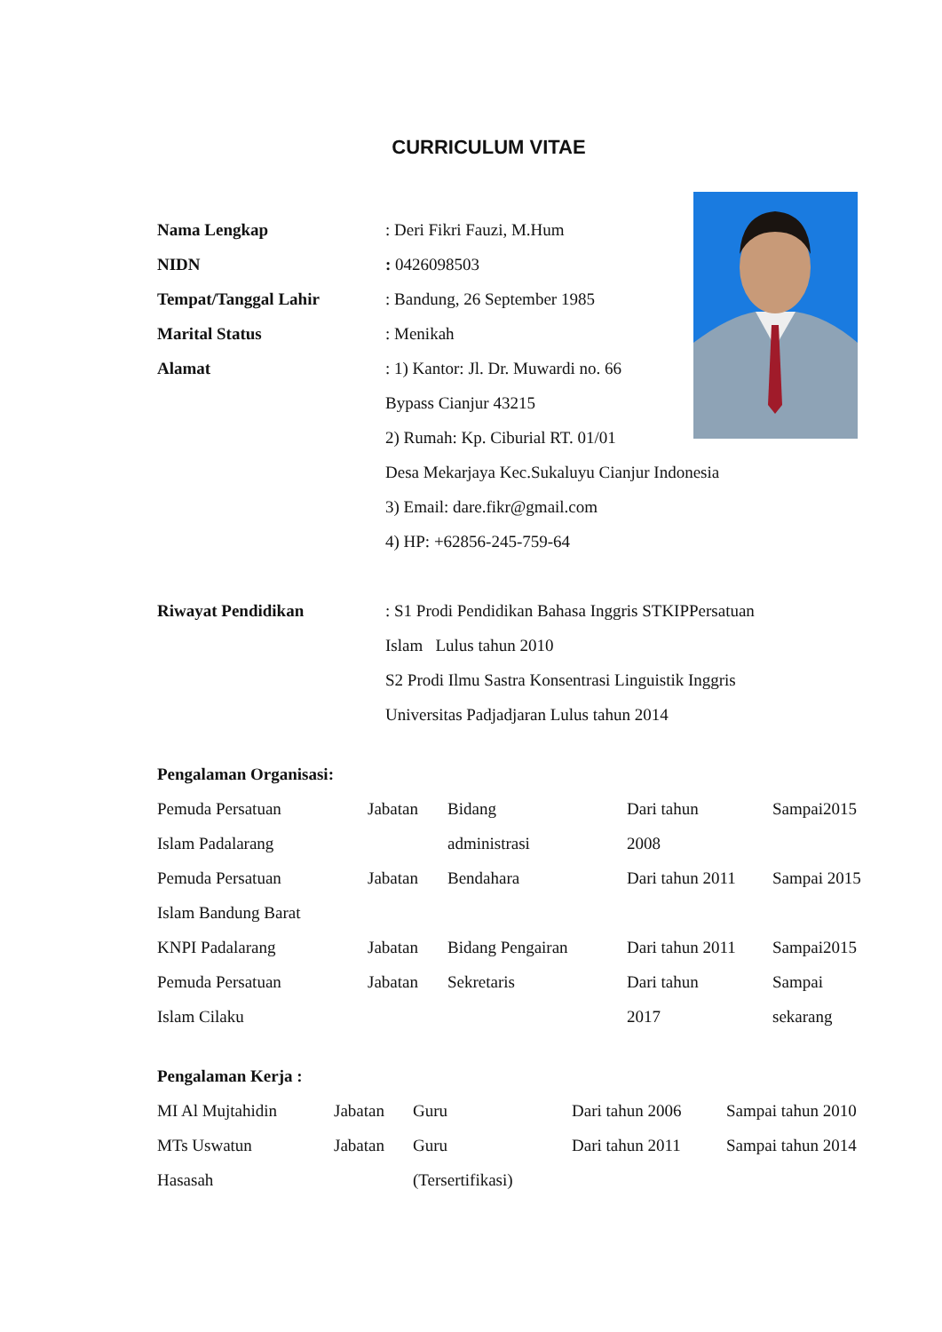CURRICULUM VITAE
| Nama Lengkap | : Deri Fikri Fauzi, M.Hum |
| NIDN | : 0426098503 |
| Tempat/Tanggal Lahir | : Bandung, 26 September 1985 |
| Marital Status | : Menikah |
| Alamat | : 1) Kantor: Jl. Dr. Muwardi no. 66 Bypass Cianjur 43215 2) Rumah: Kp. Ciburial RT. 01/01 Desa Mekarjaya Kec.Sukaluyu Cianjur Indonesia 3) Email: dare.fikr@gmail.com 4) HP: +62856-245-759-64 |
| Riwayat Pendidikan | : S1 Prodi Pendidikan Bahasa Inggris STKIPPersatuan Islam Lulus tahun 2010 S2 Prodi Ilmu Sastra Konsentrasi Linguistik Inggris Universitas Padjadjaran Lulus tahun 2014 |
Pengalaman Organisasi:
| Pemuda Persatuan Islam Padalarang | Jabatan | Bidang administrasi | Dari tahun 2008 | Sampai2015 |
| Pemuda Persatuan Islam Bandung Barat | Jabatan | Bendahara | Dari tahun 2011 | Sampai 2015 |
| KNPI Padalarang | Jabatan | Bidang Pengairan | Dari tahun 2011 | Sampai2015 |
| Pemuda Persatuan Islam Cilaku | Jabatan | Sekretaris | Dari tahun 2017 | Sampai sekarang |
Pengalaman Kerja :
| MI Al Mujtahidin | Jabatan | Guru | Dari tahun 2006 | Sampai tahun 2010 |
| MTs Uswatun Hasasah | Jabatan | Guru (Tersertifikasi) | Dari tahun 2011 | Sampai tahun 2014 |